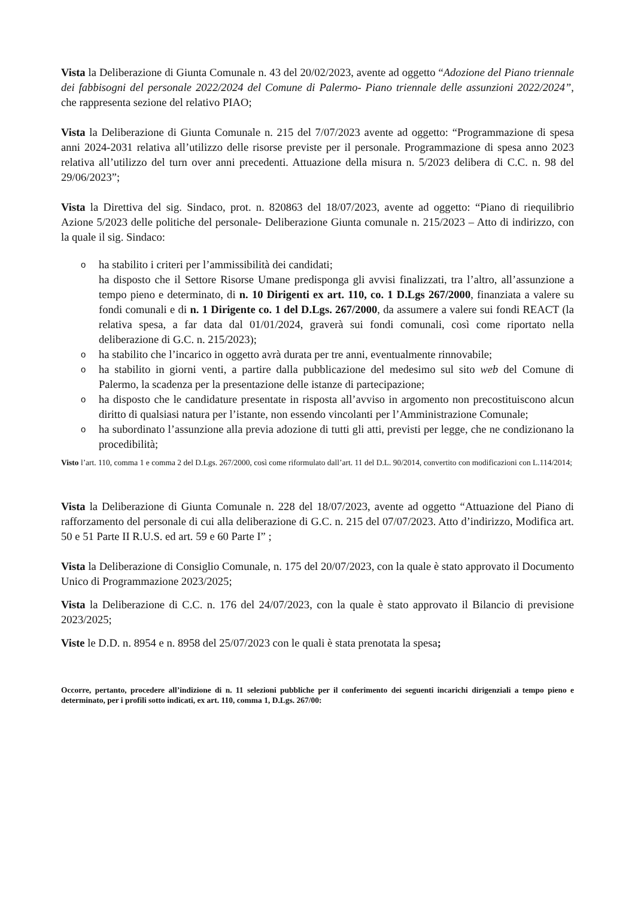Vista la Deliberazione di Giunta Comunale n. 43 del 20/02/2023, avente ad oggetto “Adozione del Piano triennale dei fabbisogni del personale 2022/2024 del Comune di Palermo- Piano triennale delle assunzioni 2022/2024”, che rappresenta sezione del relativo PIAO;
Vista la Deliberazione di Giunta Comunale n. 215 del 7/07/2023 avente ad oggetto: “Programmazione di spesa anni 2024-2031 relativa all’utilizzo delle risorse previste per il personale. Programmazione di spesa anno 2023 relativa all’utilizzo del turn over anni precedenti. Attuazione della misura n. 5/2023 delibera di C.C. n. 98 del 29/06/2023”;
Vista la Direttiva del sig. Sindaco, prot. n. 820863 del 18/07/2023, avente ad oggetto: “Piano di riequilibrio Azione 5/2023 delle politiche del personale- Deliberazione Giunta comunale n. 215/2023 – Atto di indirizzo, con la quale il sig. Sindaco:
o ha stabilito i criteri per l’ammissibilità dei candidati;
ha disposto che il Settore Risorse Umane predisponga gli avvisi finalizzati, tra l’altro, all’assunzione a tempo pieno e determinato, di n. 10 Dirigenti ex art. 110, co. 1 D.Lgs 267/2000, finanziata a valere su fondi comunali e di n. 1 Dirigente co. 1 del D.Lgs. 267/2000, da assumere a valere sui fondi REACT (la relativa spesa, a far data dal 01/01/2024, graverà sui fondi comunali, così come riportato nella deliberazione di G.C. n. 215/2023);
o ha stabilito che l’incarico in oggetto avrà durata per tre anni, eventualmente rinnovabile;
o ha stabilito in giorni venti, a partire dalla pubblicazione del medesimo sul sito web del Comune di Palermo, la scadenza per la presentazione delle istanze di partecipazione;
o ha disposto che le candidature presentate in risposta all’avviso in argomento non precostituiscono alcun diritto di qualsiasi natura per l’istante, non essendo vincolanti per l’Amministrazione Comunale;
o ha subordinato l’assunzione alla previa adozione di tutti gli atti, previsti per legge, che ne condizionano la procedibilità;
Visto l’art. 110, comma 1 e comma 2 del D.Lgs. 267/2000, così come riformulato dall’art. 11 del D.L. 90/2014, convertito con modificazioni con L.114/2014;
Vista la Deliberazione di Giunta Comunale n. 228 del 18/07/2023, avente ad oggetto “Attuazione del Piano di rafforzamento del personale di cui alla deliberazione di G.C. n. 215 del 07/07/2023. Atto d’indirizzo, Modifica art. 50 e 51 Parte II R.U.S. ed art. 59 e 60 Parte I” ;
Vista la Deliberazione di Consiglio Comunale, n. 175 del 20/07/2023, con la quale è stato approvato il Documento Unico di Programmazione 2023/2025;
Vista la Deliberazione di C.C. n. 176 del 24/07/2023, con la quale è stato approvato il Bilancio di previsione 2023/2025;
Viste le D.D. n. 8954 e n. 8958 del 25/07/2023 con le quali è stata prenotata la spesa;
Occorre, pertanto, procedere all’indizione di n. 11 selezioni pubbliche per il conferimento dei seguenti incarichi dirigenziali a tempo pieno e determinato, per i profili sotto indicati, ex art. 110, comma 1, D.Lgs. 267/00: